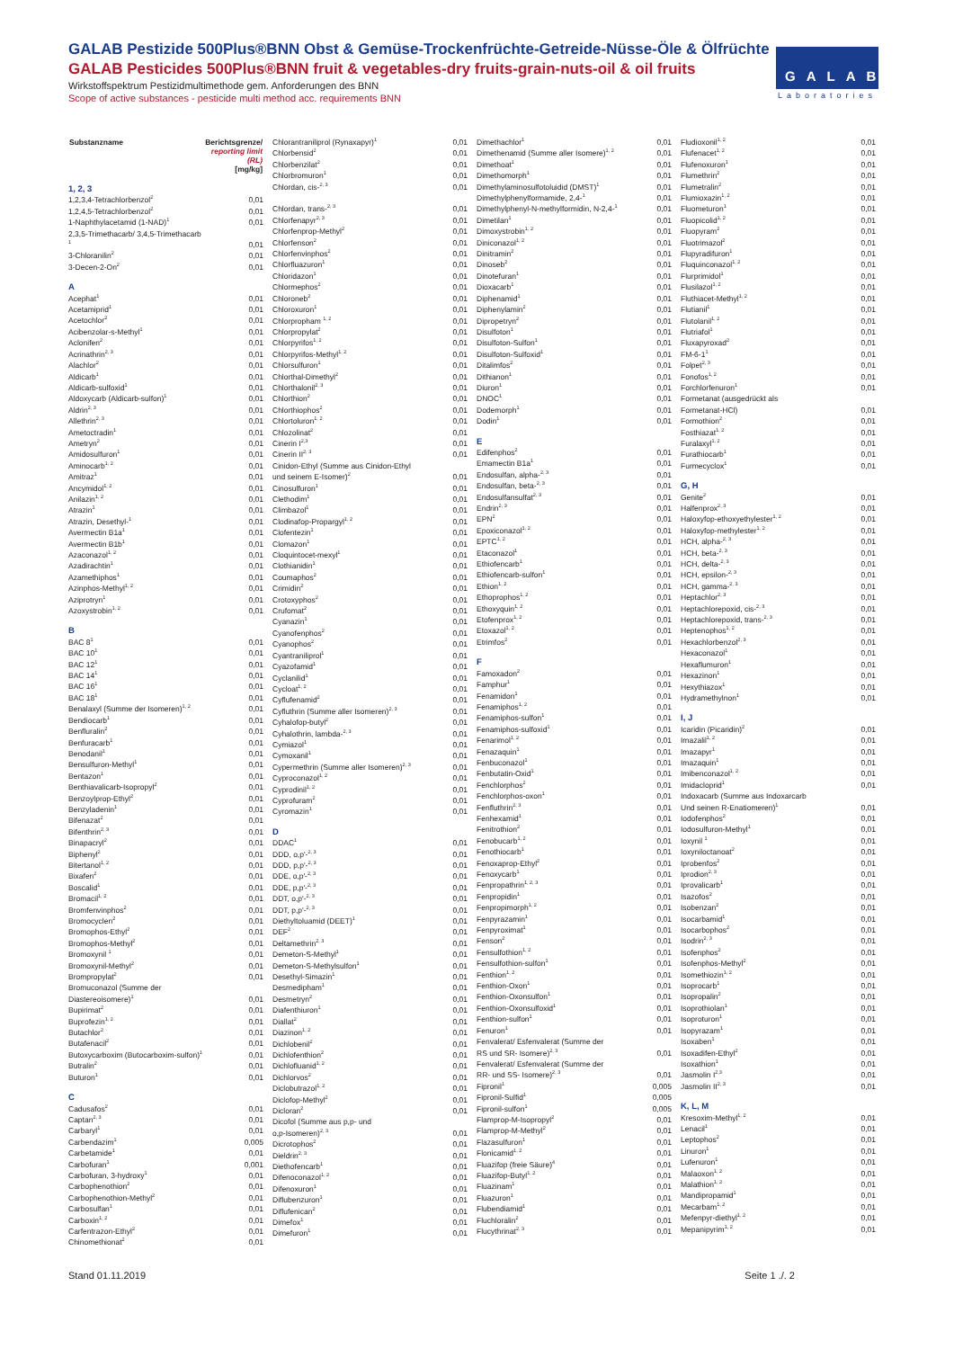GALAB Pestizide 500Plus®BNN Obst & Gemüse-Trockenfrüchte-Getreide-Nüsse-Öle & Ölfrüchte
GALAB Pesticides 500Plus®BNN fruit & vegetables-dry fruits-grain-nuts-oil & oil fruits
Wirkstoffspektrum Pestizidmultimethode gem. Anforderungen des BNN
Scope of active substances - pesticide multi method acc. requirements BNN
GALAB
Laboratories
| Substanzname | Berichtsgrenze/ reporting limit (RL) [mg/kg] |
| --- | --- |
| 1, 2, 3 | |
| 1,2,3,4-Tetrachlorbenzol<sup>2</sup> | 0,01 |
| 1,2,4,5-Tetrachlorbenzol<sup>2</sup> | 0,01 |
| 1-Naphthylacetamid (1-NAD)<sup>1</sup> | 0,01 |
| 2,3,5-Trimethacarb/ 3,4,5-Trimethacarb <sup>1</sup> | 0,01 |
| 3-Chloranilin<sup>2</sup> | 0,01 |
| 3-Decen-2-On<sup>2</sup> | 0,01 |
| A | |
| Acephat<sup>1</sup> | 0,01 |
| Acetamiprid<sup>1</sup> | 0,01 |
| Acetochlor<sup>2</sup> | 0,01 |
| Acibenzolar-s-Methyl<sup>1</sup> | 0,01 |
| Aclonifen<sup>2</sup> | 0,01 |
| Acrinathrin<sup>2, 3</sup> | 0,01 |
| Alachlor<sup>2</sup> | 0,01 |
| Aldicarb<sup>1</sup> | 0,01 |
| Aldicarb-sulfoxid<sup>1</sup> | 0,01 |
| Aldoxycarb (Aldicarb-sulfon)<sup>1</sup> | 0,01 |
| Aldrin<sup>2, 3</sup> | 0,01 |
| Allethrin<sup>2, 3</sup> | 0,01 |
| Ametoctradin<sup>1</sup> | 0,01 |
| Ametryn<sup>2</sup> | 0,01 |
| Amidosulfuron<sup>1</sup> | 0,01 |
| Aminocarb<sup>1, 2</sup> | 0,01 |
| Amitraz<sup>1</sup> | 0,01 |
| Ancymidol<sup>1, 2</sup> | 0,01 |
| Anilazin<sup>1, 2</sup> | 0,01 |
| Atrazin<sup>1</sup> | 0,01 |
| Atrazin, Desethyl-<sup>1</sup> | 0,01 |
| Avermectin B1a<sup>1</sup> | 0,01 |
| Avermectin B1b<sup>1</sup> | 0,01 |
| Azaconazol<sup>1, 2</sup> | 0,01 |
| Azadirachtin<sup>1</sup> | 0,01 |
| Azamethiphos<sup>1</sup> | 0,01 |
| Azinphos-Methyl<sup>1, 2</sup> | 0,01 |
| Aziprotryn<sup>1</sup> | 0,01 |
| Azoxystrobin<sup>1, 2</sup> | 0,01 |
| B | |
| BAC 8<sup>1</sup> | 0,01 |
| BAC 10<sup>1</sup> | 0,01 |
| BAC 12<sup>1</sup> | 0,01 |
| BAC 14<sup>1</sup> | 0,01 |
| BAC 16<sup>1</sup> | 0,01 |
| BAC 18<sup>1</sup> | 0,01 |
| Benalaxyl (Summe der Isomeren)<sup>1, 2</sup> | 0,01 |
| Bendiocarb<sup>1</sup> | 0,01 |
| Benfluralin<sup>2</sup> | 0,01 |
| Benfuracarb<sup>1</sup> | 0,01 |
| Benodanil<sup>1</sup> | 0,01 |
| Bensulfuron-Methyl<sup>1</sup> | 0,01 |
| Bentazon<sup>1</sup> | 0,01 |
| Benthiavalicarb-Isopropyl<sup>2</sup> | 0,01 |
| Benzoylprop-Ethyl<sup>2</sup> | 0,01 |
| Benzyladenin<sup>1</sup> | 0,01 |
| Bifenazat<sup>2</sup> | 0,01 |
| Bifenthrin<sup>2, 3</sup> | 0,01 |
| Binapacryl<sup>2</sup> | 0,01 |
| Biphenyl<sup>2</sup> | 0,01 |
| Bitertanol<sup>1, 2</sup> | 0,01 |
| Bixafen<sup>2</sup> | 0,01 |
| Boscalid<sup>1</sup> | 0,01 |
| Bromacil<sup>1, 2</sup> | 0,01 |
| Bromfenvinphos<sup>2</sup> | 0,01 |
| Bromocyclen<sup>2</sup> | 0,01 |
| Bromophos-Ethyl<sup>2</sup> | 0,01 |
| Bromophos-Methyl<sup>2</sup> | 0,01 |
| Bromoxynil <sup>1</sup> | 0,01 |
| Bromoxynil-Methyl<sup>2</sup> | 0,01 |
| Brompropylat<sup>2</sup> | 0,01 |
| Bromuconazol (Summe der Diastereoisomere)<sup>1</sup> | 0,01 |
| Bupirimat<sup>2</sup> | 0,01 |
| Buprofezin<sup>1, 2</sup> | 0,01 |
| Butachlor<sup>2</sup> | 0,01 |
| Butafenacil<sup>2</sup> | 0,01 |
| Butoxycarboxim (Butocarboxim-sulfon)<sup>1</sup> | 0,01 |
| Butralin<sup>2</sup> | 0,01 |
| Buturon<sup>1</sup> | 0,01 |
| C | |
| Cadusafos<sup>2</sup> | 0,01 |
| Captan<sup>2, 3</sup> | 0,01 |
| Carbaryl<sup>1</sup> | 0,01 |
| Carbendazim<sup>1</sup> | 0,005 |
| Carbetamide<sup>1</sup> | 0,01 |
| Carbofuran<sup>1</sup> | 0,001 |
| Carbofuran, 3-hydroxy<sup>1</sup> | 0,01 |
| Carbophenothion<sup>2</sup> | 0,01 |
| Carbophenothion-Methyl<sup>2</sup> | 0,01 |
| Carbosulfan<sup>1</sup> | 0,01 |
| Carboxin<sup>1, 2</sup> | 0,01 |
| Carfentrazon-Ethyl<sup>2</sup> | 0,01 |
| Chinomethionat<sup>2</sup> | 0,01 |
| Chlorantraniliprol (Rynaxapyr)<sup>1</sup> | 0,01 |
| Chlorbensid<sup>2</sup> | 0,01 |
| Chlorbenzilat<sup>2</sup> | 0,01 |
| Chlorbromuron<sup>1</sup> | 0,01 |
| Chlordan, cis-<sup>2, 3</sup> | 0,01 |
| Chlordan, trans-<sup>2, 3</sup> | 0,01 |
| Chlorfenapyr<sup>2, 3</sup> | 0,01 |
| Chlorfenprop-Methyl<sup>2</sup> | 0,01 |
| Chlorfenson<sup>2</sup> | 0,01 |
| Chlorfenvinphos<sup>2</sup> | 0,01 |
| Chlorfluazuron<sup>1</sup> | 0,01 |
| Chloridazon<sup>1</sup> | 0,01 |
| Chlormephos<sup>2</sup> | 0,01 |
| Chloroneb<sup>2</sup> | 0,01 |
| Chloroxuron<sup>1</sup> | 0,01 |
| Chlorpropham <sup>1, 2</sup> | 0,01 |
| Chlorpropylat<sup>2</sup> | 0,01 |
| Chlorpyrifos<sup>1, 2</sup> | 0,01 |
| Chlorpyrifos-Methyl<sup>1, 2</sup> | 0,01 |
| Chlorsulfuron<sup>1</sup> | 0,01 |
| Chlorthal-Dimethyl<sup>2</sup> | 0,01 |
| Chlorthalonil<sup>2, 3</sup> | 0,01 |
| Chlorthion<sup>2</sup> | 0,01 |
| Chlorthiophos<sup>2</sup> | 0,01 |
| Chlortoluron<sup>1, 2</sup> | 0,01 |
| Chlozolinat<sup>2</sup> | 0,01 |
| Cinerin I<sup>2,3</sup> | 0,01 |
| Cinerin II<sup>2, 3</sup> | 0,01 |
| Cinidon-Ethyl (Summe aus Cinidon-Ethyl und seinem E-Isomer)<sup>2</sup> | 0,01 |
| Cinosulfuron<sup>1</sup> | 0,01 |
| Clethodim<sup>1</sup> | 0,01 |
| Climbazol<sup>1</sup> | 0,01 |
| Clodinafop-Propargyl<sup>1, 2</sup> | 0,01 |
| Clofentezin<sup>1</sup> | 0,01 |
| Clomazon<sup>1</sup> | 0,01 |
| Cloquintocet-mexyl<sup>1</sup> | 0,01 |
| Clothianidin<sup>1</sup> | 0,01 |
| Coumaphos<sup>2</sup> | 0,01 |
| Crimidin<sup>2</sup> | 0,01 |
| Crotoxyphos<sup>2</sup> | 0,01 |
| Crufomat<sup>2</sup> | 0,01 |
| Cyanazin<sup>1</sup> | 0,01 |
| Cyanofenphos<sup>2</sup> | 0,01 |
| Cyanophos<sup>2</sup> | 0,01 |
| Cyantraniliprol<sup>1</sup> | 0,01 |
| Cyazofamid<sup>1</sup> | 0,01 |
| Cyclanilid<sup>1</sup> | 0,01 |
| Cycloat<sup>1, 2</sup> | 0,01 |
| Cyflufenamid<sup>2</sup> | 0,01 |
| Cyfluthrin (Summe aller Isomeren)<sup>2, 3</sup> | 0,01 |
| Cyhalofop-butyl<sup>2</sup> | 0,01 |
| Cyhalothrin, lambda-<sup>2, 3</sup> | 0,01 |
| Cymiazol<sup>1</sup> | 0,01 |
| Cymoxanil<sup>1</sup> | 0,01 |
| Cypermethrin (Summe aller Isomeren)<sup>2, 3</sup> | 0,01 |
| Cyproconazol<sup>1, 2</sup> | 0,01 |
| Cyprodinil<sup>1, 2</sup> | 0,01 |
| Cyprofuram<sup>2</sup> | 0,01 |
| Cyromazin<sup>1</sup> | 0,01 |
| D | |
| DDAC<sup>1</sup> | 0,01 |
| DDD, o,p'-<sup>2, 3</sup> | 0,01 |
| DDD, p,p'-<sup>2, 3</sup> | 0,01 |
| DDE, o,p'-<sup>2, 3</sup> | 0,01 |
| DDE, p,p'-<sup>2, 3</sup> | 0,01 |
| DDT, o,p'-<sup>2, 3</sup> | 0,01 |
| DDT, p,p'-<sup>2, 3</sup> | 0,01 |
| Diethyltoluamid (DEET)<sup>1</sup> | 0,01 |
| DEF<sup>2</sup> | 0,01 |
| Deltamethrin<sup>2, 3</sup> | 0,01 |
| Demeton-S-Methyl<sup>1</sup> | 0,01 |
| Demeton-S-Methylsulfon<sup>1</sup> | 0,01 |
| Desethyl-Simazin<sup>1</sup> | 0,01 |
| Desmedipham<sup>1</sup> | 0,01 |
| Desmetryn<sup>2</sup> | 0,01 |
| Diafenthiuron<sup>1</sup> | 0,01 |
| Diallat<sup>2</sup> | 0,01 |
| Diazinon<sup>1, 2</sup> | 0,01 |
| Dichlobenil<sup>2</sup> | 0,01 |
| Dichlofenthion<sup>2</sup> | 0,01 |
| Dichlofluanid<sup>1, 2</sup> | 0,01 |
| Dichlorvos<sup>2</sup> | 0,01 |
| Diclobutrazol<sup>1, 2</sup> | 0,01 |
| Diclofop-Methyl<sup>2</sup> | 0,01 |
| Dicloran<sup>2</sup> | 0,01 |
| Dicofol (Summe aus p,p- und o,p-Isomeren)<sup>2, 3</sup> | 0,01 |
| Dicrotophos<sup>2</sup> | 0,01 |
| Dieldrin<sup>2, 3</sup> | 0,01 |
| Diethofencarb<sup>1</sup> | 0,01 |
| Difenoconazol<sup>1, 2</sup> | 0,01 |
| Difenoxuron<sup>1</sup> | 0,01 |
| Diflubenzuron<sup>1</sup> | 0,01 |
| Diflufenican<sup>2</sup> | 0,01 |
| Dimefox<sup>1</sup> | 0,01 |
| Dimefuron<sup>1</sup> | 0,01 |
| Dimethachlor<sup>1</sup> | 0,01 |
| Dimethenamid (Summe aller Isomere)<sup>1, 2</sup> | 0,01 |
| Dimethoat<sup>1</sup> | 0,01 |
| Dimethomorph<sup>1</sup> | 0,01 |
| Dimethylaminosulfotoluidid (DMST)<sup>1</sup> | 0,01 |
| Dimethylphenylformamide, 2,4-<sup>1</sup> | 0,01 |
| Dimethylphenyl-N-methylformidin, N-2,4-<sup>1</sup> | 0,01 |
| Dimetilan<sup>1</sup> | 0,01 |
| Dimoxystrobin<sup>1, 2</sup> | 0,01 |
| Diniconazol<sup>1, 2</sup> | 0,01 |
| Dinitramin<sup>2</sup> | 0,01 |
| Dinoseb<sup>2</sup> | 0,01 |
| Dinotefuran<sup>1</sup> | 0,01 |
| Dioxacarb<sup>1</sup> | 0,01 |
| Diphenamid<sup>1</sup> | 0,01 |
| Diphenylamin<sup>2</sup> | 0,01 |
| Dipropetryn<sup>2</sup> | 0,01 |
| Disulfoton<sup>1</sup> | 0,01 |
| Disulfoton-Sulfon<sup>1</sup> | 0,01 |
| Disulfoton-Sulfoxid<sup>1</sup> | 0,01 |
| Ditalimfos<sup>2</sup> | 0,01 |
| Dithianon<sup>1</sup> | 0,01 |
| Diuron<sup>1</sup> | 0,01 |
| DNOC<sup>1</sup> | 0,01 |
| Dodemorph<sup>1</sup> | 0,01 |
| Dodin<sup>1</sup> | 0,01 |
| E | |
| Edifenphos<sup>2</sup> | 0,01 |
| Emamectin B1a<sup>1</sup> | 0,01 |
| Endosulfan, alpha-<sup>2, 3</sup> | 0,01 |
| Endosulfan, beta-<sup>2, 3</sup> | 0,01 |
| Endosulfansulfat<sup>2, 3</sup> | 0,01 |
| Endrin<sup>2, 3</sup> | 0,01 |
| EPN<sup>2</sup> | 0,01 |
| Epoxiconazol<sup>1, 2</sup> | 0,01 |
| EPTC<sup>1, 2</sup> | 0,01 |
| Etaconazol<sup>1</sup> | 0,01 |
| Ethiofencarb<sup>1</sup> | 0,01 |
| Ethiofencarb-sulfon<sup>1</sup> | 0,01 |
| Ethion<sup>1, 2</sup> | 0,01 |
| Ethoprophos<sup>1, 2</sup> | 0,01 |
| Ethoxyquin<sup>1, 2</sup> | 0,01 |
| Etofenprox<sup>1, 2</sup> | 0,01 |
| Etoxazol<sup>1, 2</sup> | 0,01 |
| Etrimfos<sup>2</sup> | 0,01 |
| F | |
| Famoxadon<sup>2</sup> | 0,01 |
| Famphur<sup>1</sup> | 0,01 |
| Fenamidon<sup>1</sup> | 0,01 |
| Fenamiphos<sup>1, 2</sup> | 0,01 |
| Fenamiphos-sulfon<sup>1</sup> | 0,01 |
| Fenamiphos-sulfoxid<sup>1</sup> | 0,01 |
| Fenarimol<sup>1, 2</sup> | 0,01 |
| Fenazaquin<sup>1</sup> | 0,01 |
| Fenbuconazol<sup>1</sup> | 0,01 |
| Fenbutatin-Oxid<sup>1</sup> | 0,01 |
| Fenchlorphos<sup>2</sup> | 0,01 |
| Fenchlorphos-oxon<sup>1</sup> | 0,01 |
| Fenfluthrin<sup>2, 3</sup> | 0,01 |
| Fenhexamid<sup>1</sup> | 0,01 |
| Fenitrothion<sup>2</sup> | 0,01 |
| Fenobucarb<sup>1, 2</sup> | 0,01 |
| Fenothiocarb<sup>1</sup> | 0,01 |
| Fenoxaprop-Ethyl<sup>2</sup> | 0,01 |
| Fenoxycarb<sup>1</sup> | 0,01 |
| Fenpropathrin<sup>1, 2, 3</sup> | 0,01 |
| Fenpropidin<sup>1</sup> | 0,01 |
| Fenpropimorph<sup>1, 2</sup> | 0,01 |
| Fenpyrazamin<sup>1</sup> | 0,01 |
| Fenpyroximat<sup>1</sup> | 0,01 |
| Fenson<sup>2</sup> | 0,01 |
| Fensulfothion<sup>1, 2</sup> | 0,01 |
| Fensulfothion-sulfon<sup>1</sup> | 0,01 |
| Fenthion<sup>1, 2</sup> | 0,01 |
| Fenthion-Oxon<sup>1</sup> | 0,01 |
| Fenthion-Oxonsulfon<sup>1</sup> | 0,01 |
| Fenthion-Oxonsulfoxid<sup>1</sup> | 0,01 |
| Fenthion-sulfon<sup>1</sup> | 0,01 |
| Fenuron<sup>1</sup> | 0,01 |
| Fenvalerat/ Esfenvalerat (Summe der RS und SR- Isomere)<sup>2, 3</sup> | 0,01 |
| Fenvalerat/ Esfenvalerat (Summe der RR- und SS- Isomere)<sup>2, 3</sup> | 0,01 |
| Fipronil<sup>1</sup> | 0,005 |
| Fipronil-Sulfid<sup>1</sup> | 0,005 |
| Fipronil-sulfon<sup>1</sup> | 0,005 |
| Flamprop-M-Isopropyl<sup>2</sup> | 0,01 |
| Flamprop-M-Methyl<sup>2</sup> | 0,01 |
| Flazasulfuron<sup>1</sup> | 0,01 |
| Flonicamid<sup>1, 2</sup> | 0,01 |
| Fluazifop (freie Säure)<sup>4</sup> | 0,01 |
| Fluazifop-Butyl<sup>1, 2</sup> | 0,01 |
| Fluazinam<sup>1</sup> | 0,01 |
| Fluazuron<sup>1</sup> | 0,01 |
| Flubendiamid<sup>1</sup> | 0,01 |
| Fluchloralin<sup>2</sup> | 0,01 |
| Flucythrinat<sup>2, 3</sup> | 0,01 |
| Fludioxonil<sup>1, 2</sup> | 0,01 |
| Flufenacet<sup>1, 2</sup> | 0,01 |
| Flufenoxuron<sup>1</sup> | 0,01 |
| Flumethrin<sup>2</sup> | 0,01 |
| Flumetralin<sup>2</sup> | 0,01 |
| Flumioxazin<sup>1, 2</sup> | 0,01 |
| Fluometuron<sup>1</sup> | 0,01 |
| Fluopicolid<sup>1, 2</sup> | 0,01 |
| Fluopyram<sup>2</sup> | 0,01 |
| Fluotrimazol<sup>2</sup> | 0,01 |
| Flupyradifuron<sup>1</sup> | 0,01 |
| Fluquinconazol<sup>1, 2</sup> | 0,01 |
| Flurprimidol<sup>1</sup> | 0,01 |
| Flusilazol<sup>1, 2</sup> | 0,01 |
| Fluthiacet-Methyl<sup>1, 2</sup> | 0,01 |
| Flutianil<sup>1</sup> | 0,01 |
| Flutolanil<sup>1, 2</sup> | 0,01 |
| Flutriafol<sup>1</sup> | 0,01 |
| Fluxapyroxad<sup>2</sup> | 0,01 |
| FM-6-1<sup>1</sup> | 0,01 |
| Folpet<sup>2, 3</sup> | 0,01 |
| Fonofos<sup>1, 2</sup> | 0,01 |
| Forchlorfenuron<sup>1</sup> | 0,01 |
| Formetanat (ausgedrückt als | |
| Formetanat-HCl) | 0,01 |
| Formothion<sup>2</sup> | 0,01 |
| Fosthiazat<sup>1, 2</sup> | 0,01 |
| Furalaxyl<sup>1, 2</sup> | 0,01 |
| Furathiocarb<sup>1</sup> | 0,01 |
| Furmecyclox<sup>1</sup> | 0,01 |
| G, H | |
| Genite<sup>2</sup> | 0,01 |
| Halfenprox<sup>2, 3</sup> | 0,01 |
| Haloxyfop-ethoxyethylester<sup>1, 2</sup> | 0,01 |
| Haloxyfop-methylester<sup>1, 2</sup> | 0,01 |
| HCH, alpha-<sup>2, 3</sup> | 0,01 |
| HCH, beta-<sup>2, 3</sup> | 0,01 |
| HCH, delta-<sup>2, 3</sup> | 0,01 |
| HCH, epsilon-<sup>2, 3</sup> | 0,01 |
| HCH, gamma-<sup>2, 3</sup> | 0,01 |
| Heptachlor<sup>2, 3</sup> | 0,01 |
| Heptachlorepoxid, cis-<sup>2, 3</sup> | 0,01 |
| Heptachlorepoxid, trans-<sup>2, 3</sup> | 0,01 |
| Heptenophos<sup>1, 2</sup> | 0,01 |
| Hexachlorbenzol<sup>2, 3</sup> | 0,01 |
| Hexaconazol<sup>1</sup> | 0,01 |
| Hexaflumuron<sup>1</sup> | 0,01 |
| Hexazinon<sup>1</sup> | 0,01 |
| Hexythiazox<sup>1</sup> | 0,01 |
| Hydramethylnon<sup>1</sup> | 0,01 |
| I, J | |
| Icaridin (Picaridin)<sup>2</sup> | 0,01 |
| Imazalil<sup>1, 2</sup> | 0,01 |
| Imazapyr<sup>1</sup> | 0,01 |
| Imazaquin<sup>1</sup> | 0,01 |
| Imibenconazol<sup>1, 2</sup> | 0,01 |
| Imidacloprid<sup>1</sup> | 0,01 |
| Indoxacarb (Summe aus Indoxarcarb | |
| Und seinen R-Enatiomeren)<sup>1</sup> | 0,01 |
| Iodofenphos<sup>2</sup> | 0,01 |
| Iodosulfuron-Methyl<sup>1</sup> | 0,01 |
| Ioxynil <sup>1</sup> | 0,01 |
| Ioxyniloctanoat<sup>2</sup> | 0,01 |
| Iprobenfos<sup>2</sup> | 0,01 |
| Iprodion<sup>2, 3</sup> | 0,01 |
| Iprovalicarb<sup>1</sup> | 0,01 |
| Isazofos<sup>2</sup> | 0,01 |
| Isobenzan<sup>2</sup> | 0,01 |
| Isocarbamid<sup>1</sup> | 0,01 |
| Isocarbophos<sup>2</sup> | 0,01 |
| Isodrin<sup>2, 3</sup> | 0,01 |
| Isofenphos<sup>2</sup> | 0,01 |
| Isofenphos-Methyl<sup>2</sup> | 0,01 |
| Isomethiozin<sup>1, 2</sup> | 0,01 |
| Isoprocarb<sup>1</sup> | 0,01 |
| Isopropalin<sup>2</sup> | 0,01 |
| Isoprothiolan<sup>1</sup> | 0,01 |
| Isoproturon<sup>1</sup> | 0,01 |
| Isopyrazam<sup>1</sup> | 0,01 |
| Isoxaben<sup>1</sup> | 0,01 |
| Isoxadifen-Ethyl<sup>2</sup> | 0,01 |
| Isoxathion<sup>1</sup> | 0,01 |
| Jasmolin I<sup>2,3</sup> | 0,01 |
| Jasmolin II<sup>2, 3</sup> | 0,01 |
| K, L, M | |
| Kresoxim-Methyl<sup>1, 2</sup> | 0,01 |
| Lenacil<sup>1</sup> | 0,01 |
| Leptophos<sup>2</sup> | 0,01 |
| Linuron<sup>1</sup> | 0,01 |
| Lufenuron<sup>1</sup> | 0,01 |
| Malaoxon<sup>1, 2</sup> | 0,01 |
| Malathion<sup>1, 2</sup> | 0,01 |
| Mandipropamid<sup>1</sup> | 0,01 |
| Mecarbam<sup>1, 2</sup> | 0,01 |
| Mefenpyr-diethyl<sup>1, 2</sup> | 0,01 |
| Mepanipyrim<sup>1, 2</sup> | 0,01 |
Stand 01.11.2019 Seite 1 ./. 2